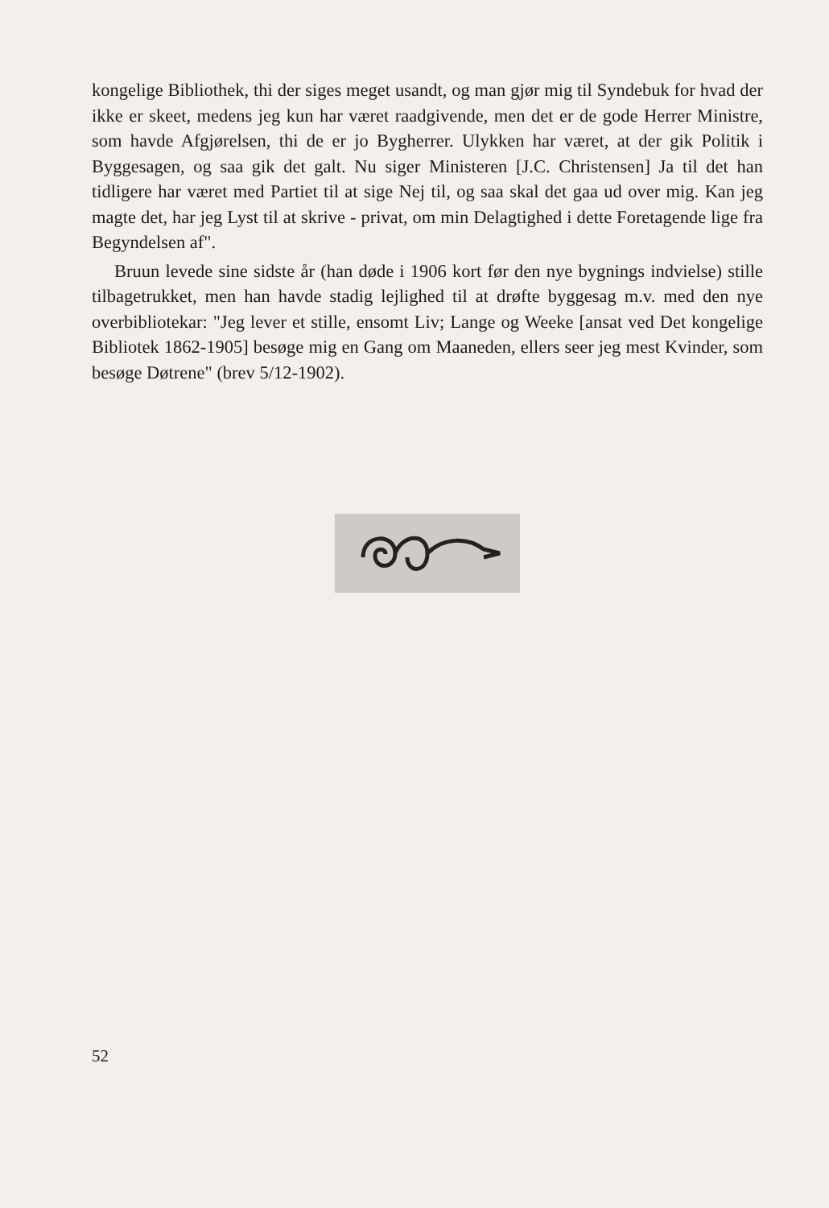kongelige Bibliothek, thi der siges meget usandt, og man gjør mig til Syndebuk for hvad der ikke er skeet, medens jeg kun har været raadgivende, men det er de gode Herrer Ministre, som havde Afgjørelsen, thi de er jo Bygherrer. Ulykken har været, at der gik Politik i Byggesagen, og saa gik det galt. Nu siger Ministeren [J.C. Christensen] Ja til det han tidligere har været med Partiet til at sige Nej til, og saa skal det gaa ud over mig. Kan jeg magte det, har jeg Lyst til at skrive - privat, om min Delagtighed i dette Foretagende lige fra Begyndelsen af".
Bruun levede sine sidste år (han døde i 1906 kort før den nye bygnings indvielse) stille tilbagetrukket, men han havde stadig lejlighed til at drøfte byggesag m.v. med den nye overbibliotekar: "Jeg lever et stille, ensomt Liv; Lange og Weeke [ansat ved Det kongelige Bibliotek 1862-1905] besøge mig en Gang om Maaneden, ellers seer jeg mest Kvinder, som besøge Døtrene" (brev 5/12-1902).
52